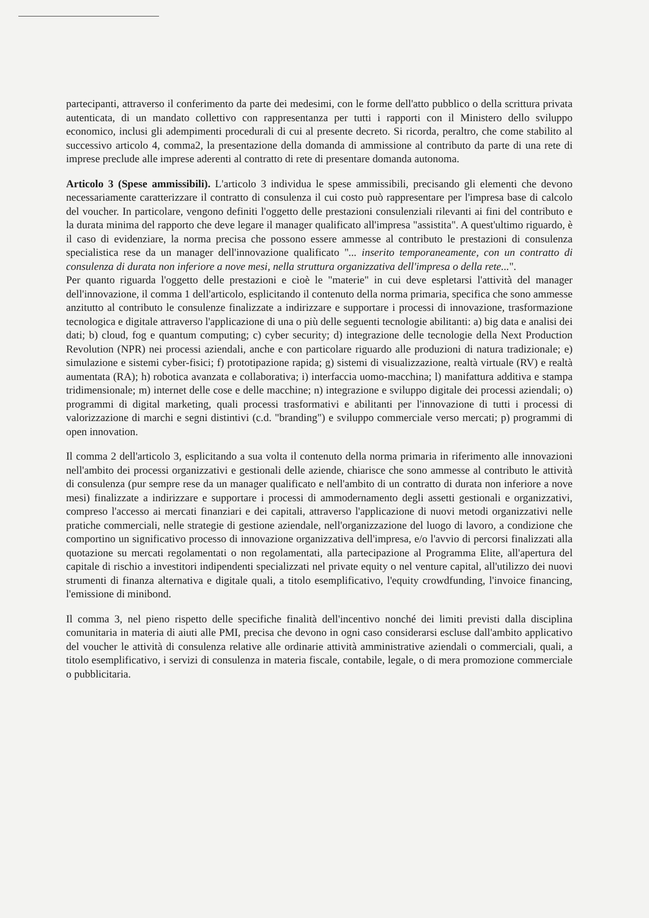partecipanti, attraverso il conferimento da parte dei medesimi, con le forme dell'atto pubblico o della scrittura privata autenticata, di un mandato collettivo con rappresentanza per tutti i rapporti con il Ministero dello sviluppo economico, inclusi gli adempimenti procedurali di cui al presente decreto. Si ricorda, peraltro, che come stabilito al successivo articolo 4, comma2, la presentazione della domanda di ammissione al contributo da parte di una rete di imprese preclude alle imprese aderenti al contratto di rete di presentare domanda autonoma.
Articolo 3 (Spese ammissibili). L'articolo 3 individua le spese ammissibili, precisando gli elementi che devono necessariamente caratterizzare il contratto di consulenza il cui costo può rappresentare per l'impresa base di calcolo del voucher. In particolare, vengono definiti l'oggetto delle prestazioni consulenziali rilevanti ai fini del contributo e la durata minima del rapporto che deve legare il manager qualificato all'impresa "assistita". A quest'ultimo riguardo, è il caso di evidenziare, la norma precisa che possono essere ammesse al contributo le prestazioni di consulenza specialistica rese da un manager dell'innovazione qualificato "... inserito temporaneamente, con un contratto di consulenza di durata non inferiore a nove mesi, nella struttura organizzativa dell'impresa o della rete...".
Per quanto riguarda l'oggetto delle prestazioni e cioè le "materie" in cui deve espletarsi l'attività del manager dell'innovazione, il comma 1 dell'articolo, esplicitando il contenuto della norma primaria, specifica che sono ammesse anzitutto al contributo le consulenze finalizzate a indirizzare e supportare i processi di innovazione, trasformazione tecnologica e digitale attraverso l'applicazione di una o più delle seguenti tecnologie abilitanti: a) big data e analisi dei dati; b) cloud, fog e quantum computing; c) cyber security; d) integrazione delle tecnologie della Next Production Revolution (NPR) nei processi aziendali, anche e con particolare riguardo alle produzioni di natura tradizionale; e) simulazione e sistemi cyber-fisici; f) prototipazione rapida; g) sistemi di visualizzazione, realtà virtuale (RV) e realtà aumentata (RA); h) robotica avanzata e collaborativa; i) interfaccia uomo-macchina; l) manifattura additiva e stampa tridimensionale; m) internet delle cose e delle macchine; n) integrazione e sviluppo digitale dei processi aziendali; o) programmi di digital marketing, quali processi trasformativi e abilitanti per l'innovazione di tutti i processi di valorizzazione di marchi e segni distintivi (c.d. "branding") e sviluppo commerciale verso mercati; p) programmi di open innovation.
Il comma 2 dell'articolo 3, esplicitando a sua volta il contenuto della norma primaria in riferimento alle innovazioni nell'ambito dei processi organizzativi e gestionali delle aziende, chiarisce che sono ammesse al contributo le attività di consulenza (pur sempre rese da un manager qualificato e nell'ambito di un contratto di durata non inferiore a nove mesi) finalizzate a indirizzare e supportare i processi di ammodernamento degli assetti gestionali e organizzativi, compreso l'accesso ai mercati finanziari e dei capitali, attraverso l'applicazione di nuovi metodi organizzativi nelle pratiche commerciali, nelle strategie di gestione aziendale, nell'organizzazione del luogo di lavoro, a condizione che comportino un significativo processo di innovazione organizzativa dell'impresa, e/o l'avvio di percorsi finalizzati alla quotazione su mercati regolamentati o non regolamentati, alla partecipazione al Programma Elite, all'apertura del capitale di rischio a investitori indipendenti specializzati nel private equity o nel venture capital, all'utilizzo dei nuovi strumenti di finanza alternativa e digitale quali, a titolo esemplificativo, l'equity crowdfunding, l'invoice financing, l'emissione di minibond.
Il comma 3, nel pieno rispetto delle specifiche finalità dell'incentivo nonché dei limiti previsti dalla disciplina comunitaria in materia di aiuti alle PMI, precisa che devono in ogni caso considerarsi escluse dall'ambito applicativo del voucher le attività di consulenza relative alle ordinarie attività amministrative aziendali o commerciali, quali, a titolo esemplificativo, i servizi di consulenza in materia fiscale, contabile, legale, o di mera promozione commerciale o pubblicitaria.